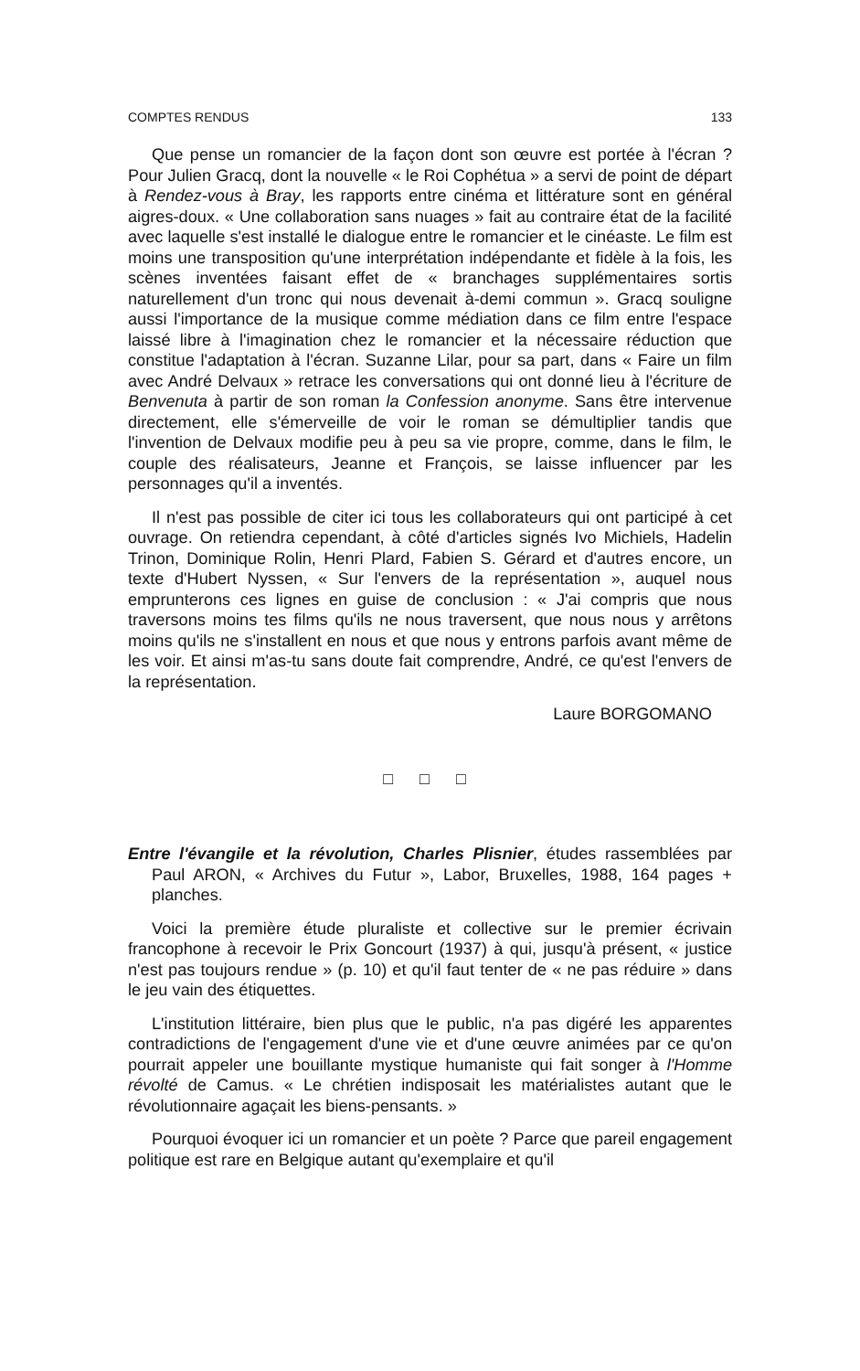COMPTES RENDUS 133
Que pense un romancier de la façon dont son œuvre est portée à l'écran ? Pour Julien Gracq, dont la nouvelle « le Roi Cophétua » a servi de point de départ à Rendez-vous à Bray, les rapports entre cinéma et littérature sont en général aigres-doux. « Une collaboration sans nuages » fait au contraire état de la facilité avec laquelle s'est installé le dialogue entre le romancier et le cinéaste. Le film est moins une transposition qu'une interprétation indépendante et fidèle à la fois, les scènes inventées faisant effet de « branchages supplémentaires sortis naturellement d'un tronc qui nous devenait à-demi commun ». Gracq souligne aussi l'importance de la musique comme médiation dans ce film entre l'espace laissé libre à l'imagination chez le romancier et la nécessaire réduction que constitue l'adaptation à l'écran. Suzanne Lilar, pour sa part, dans « Faire un film avec André Delvaux » retrace les conversations qui ont donné lieu à l'écriture de Benvenuta à partir de son roman la Confession anonyme. Sans être intervenue directement, elle s'émerveille de voir le roman se démultiplier tandis que l'invention de Delvaux modifie peu à peu sa vie propre, comme, dans le film, le couple des réalisateurs, Jeanne et François, se laisse influencer par les personnages qu'il a inventés.
Il n'est pas possible de citer ici tous les collaborateurs qui ont participé à cet ouvrage. On retiendra cependant, à côté d'articles signés Ivo Michiels, Hadelin Trinon, Dominique Rolin, Henri Plard, Fabien S. Gérard et d'autres encore, un texte d'Hubert Nyssen, « Sur l'envers de la représentation », auquel nous emprunterons ces lignes en guise de conclusion : « J'ai compris que nous traversons moins tes films qu'ils ne nous traversent, que nous nous y arrêtons moins qu'ils ne s'installent en nous et que nous y entrons parfois avant même de les voir. Et ainsi m'as-tu sans doute fait comprendre, André, ce qu'est l'envers de la représentation.
Laure BORGOMANO
□ □ □
Entre l'évangile et la révolution, Charles Plisnier, études rassemblées par Paul ARON, « Archives du Futur », Labor, Bruxelles, 1988, 164 pages + planches.
Voici la première étude pluraliste et collective sur le premier écrivain francophone à recevoir le Prix Goncourt (1937) à qui, jusqu'à présent, « justice n'est pas toujours rendue » (p. 10) et qu'il faut tenter de « ne pas réduire » dans le jeu vain des étiquettes.
L'institution littéraire, bien plus que le public, n'a pas digéré les apparentes contradictions de l'engagement d'une vie et d'une œuvre animées par ce qu'on pourrait appeler une bouillante mystique humaniste qui fait songer à l'Homme révolté de Camus. « Le chrétien indisposait les matérialistes autant que le révolutionnaire agaçait les biens-pensants. »
Pourquoi évoquer ici un romancier et un poète ? Parce que pareil engagement politique est rare en Belgique autant qu'exemplaire et qu'il